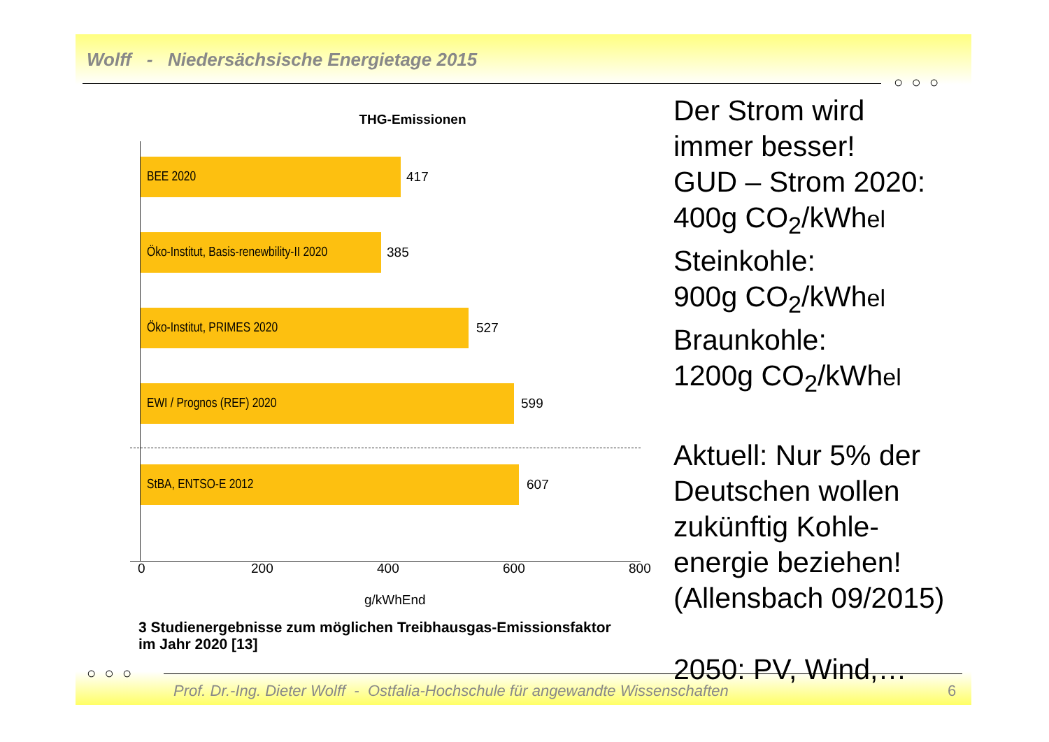Wolff - Niedersächsische Energietage 2015
○ ○ ○
THG-Emissionen
BEE 2020 417
Öko-Institut, Basis-renewbility-II 2020
385
Öko-Institut, PRIMES 2020 527
EWI / Prognos (REF) 2020 599
StBA, ENTSO-E 2012 607
0 200 400 600 800
g/kWhEnd
3 Studienergebnisse zum möglichen Treibhausgas-Emissionsfaktor
im Jahr 2020 [13]
Der Strom wird
immer besser!
GUD – Strom 2020:
400g CO<sub>2</sub>/kWhel
Steinkohle:
900g CO<sub>2</sub>/kWhel
Braunkohle:
1200g CO<sub>2</sub>/kWhel
Aktuell: Nur 5% der
Deutschen wollen
zukünftig Kohle-
energie beziehen!
(Allensbach 09/2015)
2050: PV, Wind,…
○ ○ ○
Prof. Dr.-Ing. Dieter Wolff - Ostfalia-Hochschule für angewandte Wissenschaften
6